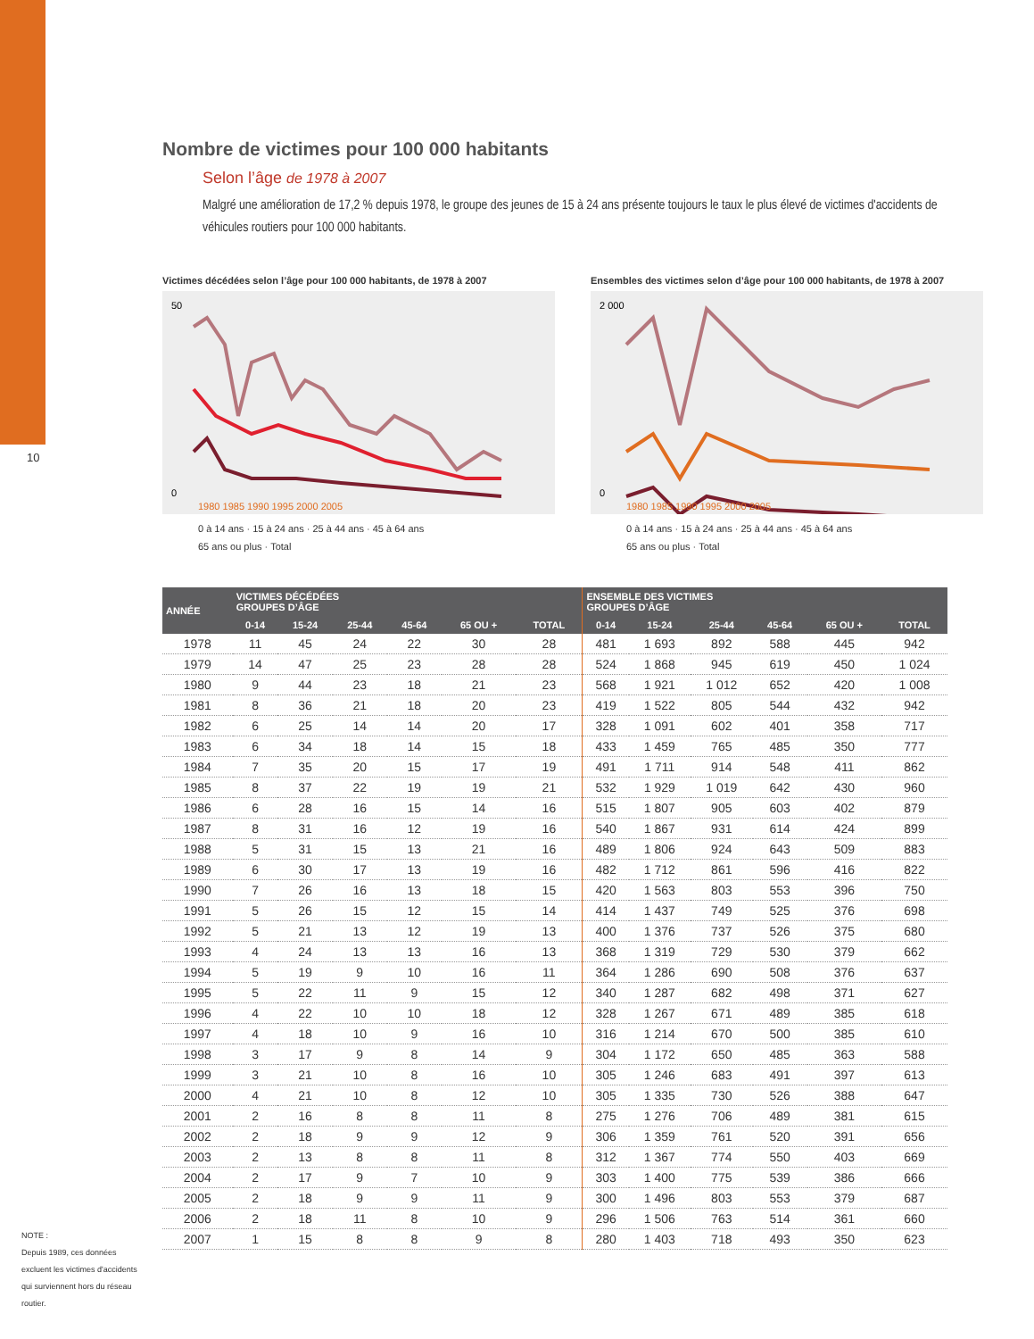10
Nombre de victimes pour 100 000 habitants
Selon l’âge de 1978 à 2007
Malgré une amélioration de 17,2 % depuis 1978, le groupe des jeunes de 15 à 24 ans présente toujours le taux le plus élevé de victimes d'accidents de véhicules routiers pour 100 000 habitants.
Victimes décédées selon l’âge pour 100 000 habitants, de 1978 à 2007
50
0
1980 1985 1990 1995 2000 2005
0 à 14 ans · 15 à 24 ans · 25 à 44 ans · 45 à 64 ans
65 ans ou plus · Total
Ensembles des victimes selon d’âge pour 100 000 habitants, de 1978 à 2007
2 000
0
1980 1985 1990 1995 2000 2005
0 à 14 ans · 15 à 24 ans · 25 à 44 ans · 45 à 64 ans
65 ans ou plus · Total
| ANNÉE | VICTIMES DÉCÉDÉES GROUPES D’ÂGE | | | | | | ENSEMBLE DES VICTIMES GROUPES D’ÂGE | | | | | |
| --- | --- | --- | --- | --- | --- | --- | --- | --- | --- | --- | --- | --- |
| | 0-14 | 15-24 | 25-44 | 45-64 | 65 OU + | TOTAL | 0-14 | 15-24 | 25-44 | 45-64 | 65 OU + | TOTAL |
| 1978 | 11 | 45 | 24 | 22 | 30 | 28 | 481 | 1 693 | 892 | 588 | 445 | 942 |
| 1979 | 14 | 47 | 25 | 23 | 28 | 28 | 524 | 1 868 | 945 | 619 | 450 | 1 024 |
| 1980 | 9 | 44 | 23 | 18 | 21 | 23 | 568 | 1 921 | 1 012 | 652 | 420 | 1 008 |
| 1981 | 8 | 36 | 21 | 18 | 20 | 23 | 419 | 1 522 | 805 | 544 | 432 | 942 |
| 1982 | 6 | 25 | 14 | 14 | 20 | 17 | 328 | 1 091 | 602 | 401 | 358 | 717 |
| 1983 | 6 | 34 | 18 | 14 | 15 | 18 | 433 | 1 459 | 765 | 485 | 350 | 777 |
| 1984 | 7 | 35 | 20 | 15 | 17 | 19 | 491 | 1 711 | 914 | 548 | 411 | 862 |
| 1985 | 8 | 37 | 22 | 19 | 19 | 21 | 532 | 1 929 | 1 019 | 642 | 430 | 960 |
| 1986 | 6 | 28 | 16 | 15 | 14 | 16 | 515 | 1 807 | 905 | 603 | 402 | 879 |
| 1987 | 8 | 31 | 16 | 12 | 19 | 16 | 540 | 1 867 | 931 | 614 | 424 | 899 |
| 1988 | 5 | 31 | 15 | 13 | 21 | 16 | 489 | 1 806 | 924 | 643 | 509 | 883 |
| 1989 | 6 | 30 | 17 | 13 | 19 | 16 | 482 | 1 712 | 861 | 596 | 416 | 822 |
| 1990 | 7 | 26 | 16 | 13 | 18 | 15 | 420 | 1 563 | 803 | 553 | 396 | 750 |
| 1991 | 5 | 26 | 15 | 12 | 15 | 14 | 414 | 1 437 | 749 | 525 | 376 | 698 |
| 1992 | 5 | 21 | 13 | 12 | 19 | 13 | 400 | 1 376 | 737 | 526 | 375 | 680 |
| 1993 | 4 | 24 | 13 | 13 | 16 | 13 | 368 | 1 319 | 729 | 530 | 379 | 662 |
| 1994 | 5 | 19 | 9 | 10 | 16 | 11 | 364 | 1 286 | 690 | 508 | 376 | 637 |
| 1995 | 5 | 22 | 11 | 9 | 15 | 12 | 340 | 1 287 | 682 | 498 | 371 | 627 |
| 1996 | 4 | 22 | 10 | 10 | 18 | 12 | 328 | 1 267 | 671 | 489 | 385 | 618 |
| 1997 | 4 | 18 | 10 | 9 | 16 | 10 | 316 | 1 214 | 670 | 500 | 385 | 610 |
| 1998 | 3 | 17 | 9 | 8 | 14 | 9 | 304 | 1 172 | 650 | 485 | 363 | 588 |
| 1999 | 3 | 21 | 10 | 8 | 16 | 10 | 305 | 1 246 | 683 | 491 | 397 | 613 |
| 2000 | 4 | 21 | 10 | 8 | 12 | 10 | 305 | 1 335 | 730 | 526 | 388 | 647 |
| 2001 | 2 | 16 | 8 | 8 | 11 | 8 | 275 | 1 276 | 706 | 489 | 381 | 615 |
| 2002 | 2 | 18 | 9 | 9 | 12 | 9 | 306 | 1 359 | 761 | 520 | 391 | 656 |
| 2003 | 2 | 13 | 8 | 8 | 11 | 8 | 312 | 1 367 | 774 | 550 | 403 | 669 |
| 2004 | 2 | 17 | 9 | 7 | 10 | 9 | 303 | 1 400 | 775 | 539 | 386 | 666 |
| 2005 | 2 | 18 | 9 | 9 | 11 | 9 | 300 | 1 496 | 803 | 553 | 379 | 687 |
| 2006 | 2 | 18 | 11 | 8 | 10 | 9 | 296 | 1 506 | 763 | 514 | 361 | 660 |
| 2007 | 1 | 15 | 8 | 8 | 9 | 8 | 280 | 1 403 | 718 | 493 | 350 | 623 |
NOTE :
Depuis 1989, ces données excluent les victimes d'accidents qui surviennent hors du réseau routier.